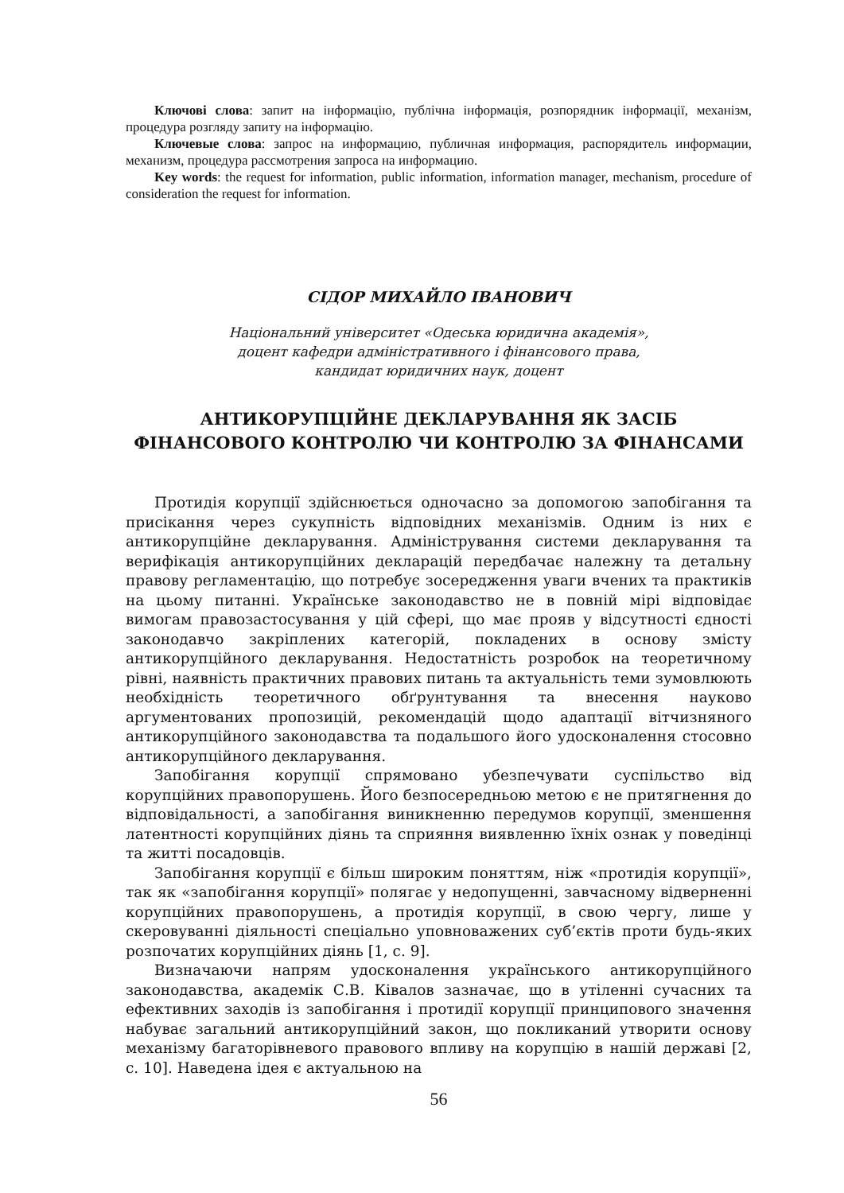Ключові слова: запит на інформацію, публічна інформація, розпорядник інформації, механізм, процедура розгляду запиту на інформацію.
Ключевые слова: запрос на информацию, публичная информация, распорядитель информации, механизм, процедура рассмотрения запроса на информацию.
Key words: the request for information, public information, information manager, mechanism, procedure of consideration the request for information.
СІДОР МИХАЙЛО ІВАНОВИЧ
Національний університет «Одеська юридична академія»,
доцент кафедри адміністративного і фінансового права,
кандидат юридичних наук, доцент
АНТИКОРУПЦІЙНЕ ДЕКЛАРУВАННЯ ЯК ЗАСІБ
ФІНАНСОВОГО КОНТРОЛЮ ЧИ КОНТРОЛЮ ЗА ФІНАНСАМИ
Протидія корупції здійснюється одночасно за допомогою запобігання та присікання через сукупність відповідних механізмів. Одним із них є антикорупційне декларування. Адміністрування системи декларування та верифікація антикорупційних декларацій передбачає належну та детальну правову регламентацію, що потребує зосередження уваги вчених та практиків на цьому питанні. Українське законодавство не в повній мірі відповідає вимогам правозастосування у цій сфері, що має прояв у відсутності єдності законодавчо закріплених категорій, покладених в основу змісту антикорупційного декларування. Недостатність розробок на теоретичному рівні, наявність практичних правових питань та актуальність теми зумовлюють необхідність теоретичного обґрунтування та внесення науково аргументованих пропозицій, рекомендацій щодо адаптації вітчизняного антикорупційного законодавства та подальшого його удосконалення стосовно антикорупційного декларування.
Запобігання корупції спрямовано убезпечувати суспільство від корупційних правопорушень. Його безпосередньою метою є не притягнення до відповідальності, а запобігання виникненню передумов корупції, зменшення латентності корупційних діянь та сприяння виявленню їхніх ознак у поведінці та житті посадовців.
Запобігання корупції є більш широким поняттям, ніж «протидія корупції», так як «запобігання корупції» полягає у недопущенні, завчасному відверненні корупційних правопорушень, а протидія корупції, в свою чергу, лише у скеровуванні діяльності спеціально уповноважених суб’єктів проти будь-яких розпочатих корупційних діянь [1, с. 9].
Визначаючи напрям удосконалення українського антикорупційного законодавства, академік С.В. Ківалов зазначає, що в утіленні сучасних та ефективних заходів із запобігання і протидії корупції принципового значення набуває загальний антикорупційний закон, що покликаний утворити основу механізму багаторівневого правового впливу на корупцію в нашій державі [2, с. 10]. Наведена ідея є актуальною на
56